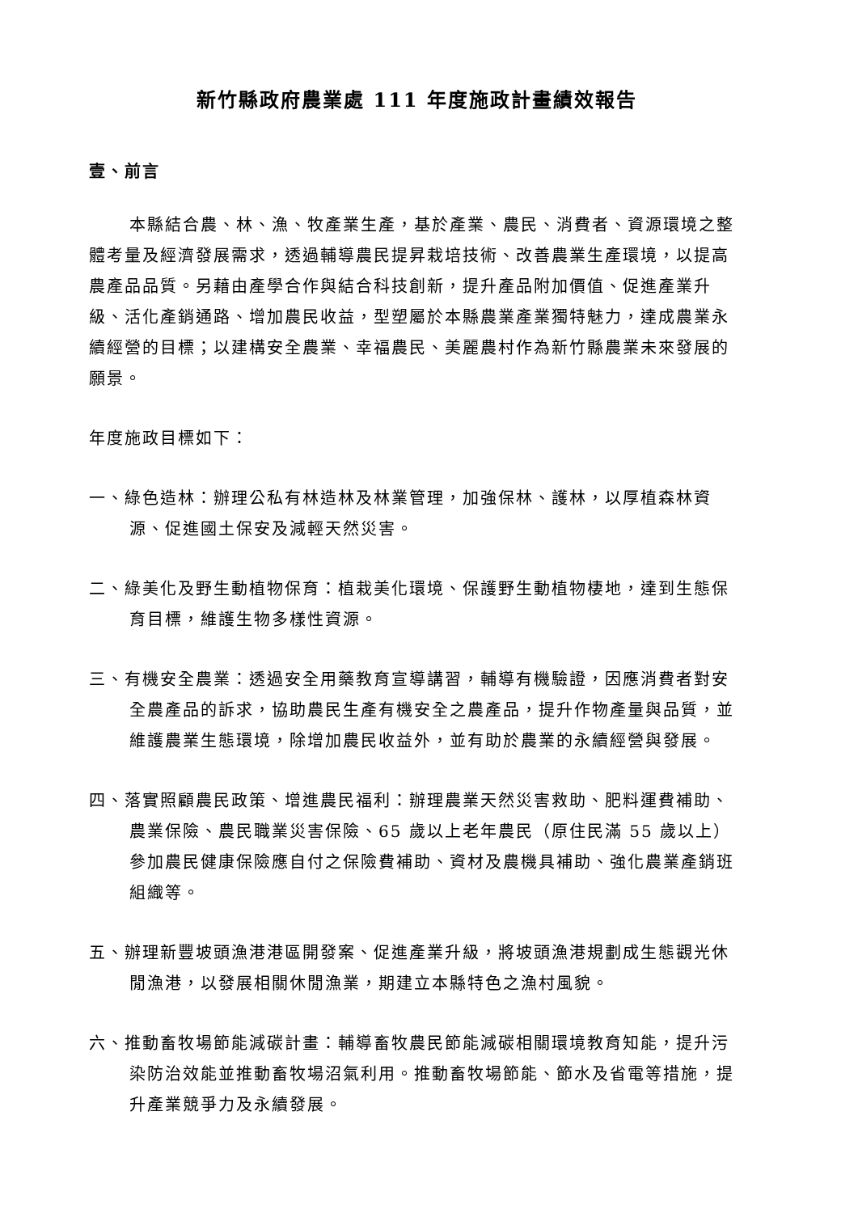新竹縣政府農業處 111 年度施政計畫績效報告
壹、前言
本縣結合農、林、漁、牧產業生產，基於產業、農民、消費者、資源環境之整體考量及經濟發展需求，透過輔導農民提昇栽培技術、改善農業生產環境，以提高農產品品質。另藉由產學合作與結合科技創新，提升產品附加價值、促進產業升級、活化產銷通路、增加農民收益，型塑屬於本縣農業產業獨特魅力，達成農業永續經營的目標；以建構安全農業、幸福農民、美麗農村作為新竹縣農業未來發展的願景。
年度施政目標如下：
一、綠色造林：辦理公私有林造林及林業管理，加強保林、護林，以厚植森林資源、促進國土保安及減輕天然災害。
二、綠美化及野生動植物保育：植栽美化環境、保護野生動植物棲地，達到生態保育目標，維護生物多樣性資源。
三、有機安全農業：透過安全用藥教育宣導講習，輔導有機驗證，因應消費者對安全農產品的訴求，協助農民生產有機安全之農產品，提升作物產量與品質，並維護農業生態環境，除增加農民收益外，並有助於農業的永續經營與發展。
四、落實照顧農民政策、增進農民福利：辦理農業天然災害救助、肥料運費補助、農業保險、農民職業災害保險、65 歲以上老年農民（原住民滿 55 歲以上）參加農民健康保險應自付之保險費補助、資材及農機具補助、強化農業產銷班組織等。
五、辦理新豐坡頭漁港港區開發案、促進產業升級，將坡頭漁港規劃成生態觀光休閒漁港，以發展相關休閒漁業，期建立本縣特色之漁村風貌。
六、推動畜牧場節能減碳計畫：輔導畜牧農民節能減碳相關環境教育知能，提升污染防治效能並推動畜牧場沼氣利用。推動畜牧場節能、節水及省電等措施，提升產業競爭力及永續發展。